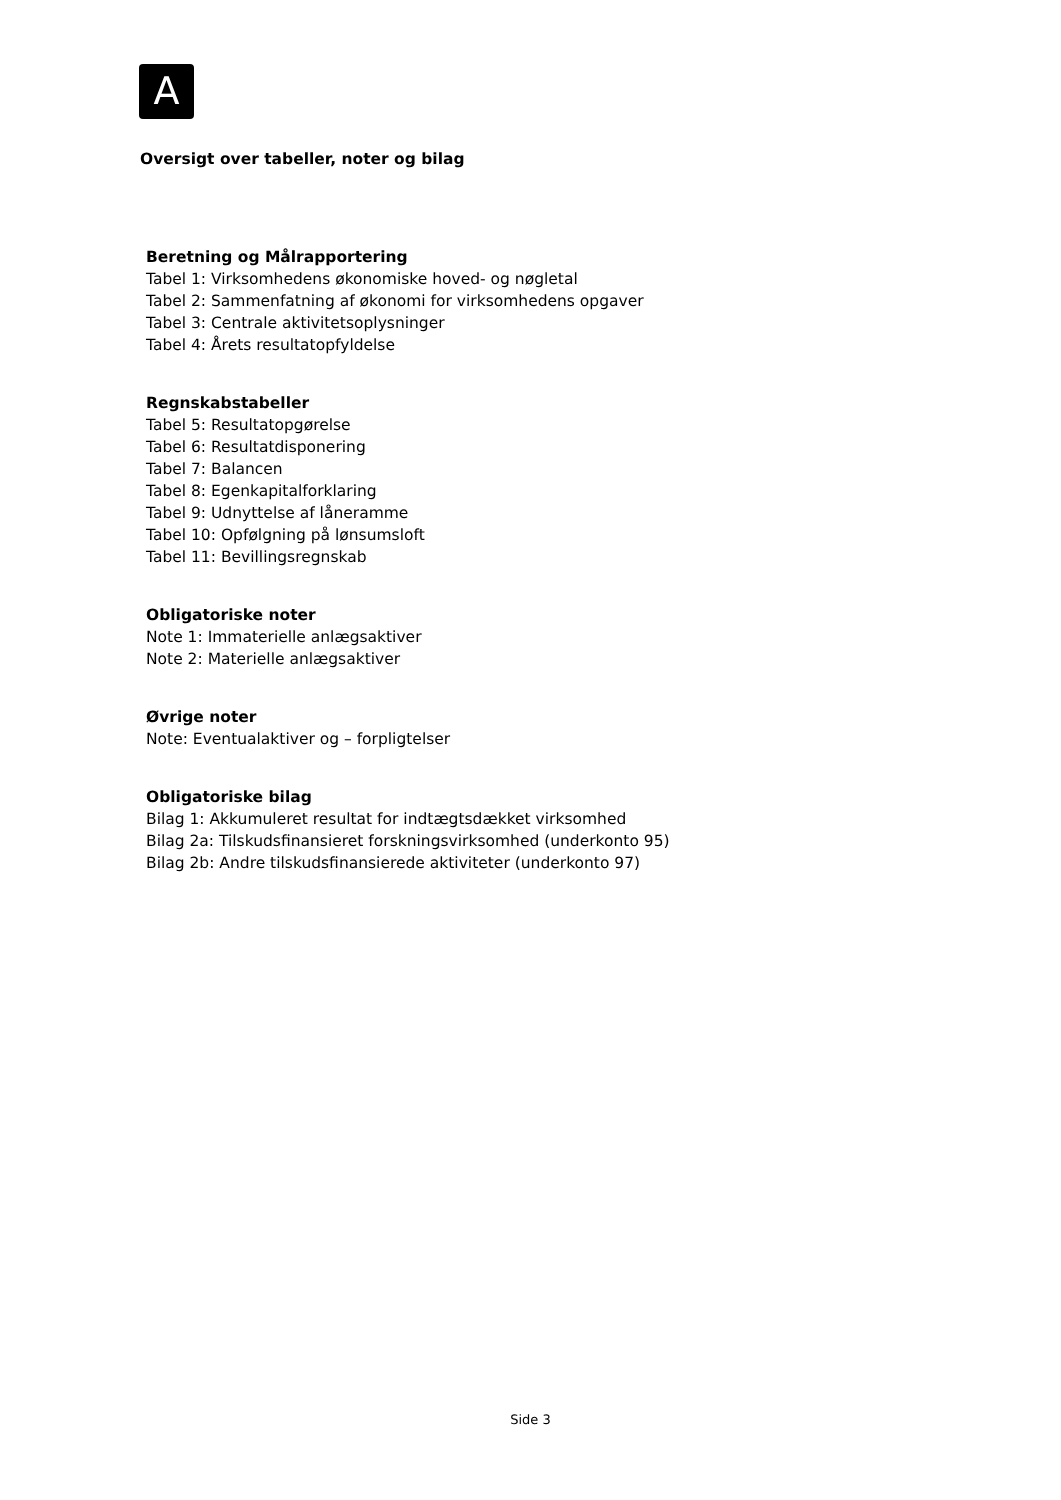A
Oversigt over tabeller, noter og bilag
Beretning og Målrapportering
Tabel 1: Virksomhedens økonomiske hoved- og nøgletal
Tabel 2: Sammenfatning af økonomi for virksomhedens opgaver
Tabel 3: Centrale aktivitetsoplysninger
Tabel 4: Årets resultatopfyldelse
Regnskabstabeller
Tabel 5: Resultatopgørelse
Tabel 6: Resultatdisponering
Tabel 7: Balancen
Tabel 8: Egenkapitalforklaring
Tabel 9: Udnyttelse af låneramme
Tabel 10: Opfølgning på lønsumsloft
Tabel 11: Bevillingsregnskab
Obligatoriske noter
Note 1: Immaterielle anlægsaktiver
Note 2: Materielle anlægsaktiver
Øvrige noter
Note: Eventualaktiver og – forpligtelser
Obligatoriske bilag
Bilag 1: Akkumuleret resultat for indtægtsdækket virksomhed
Bilag 2a: Tilskudsfinansieret forskningsvirksomhed (underkonto 95)
Bilag 2b: Andre tilskudsfinansierede aktiviteter (underkonto 97)
Side 3